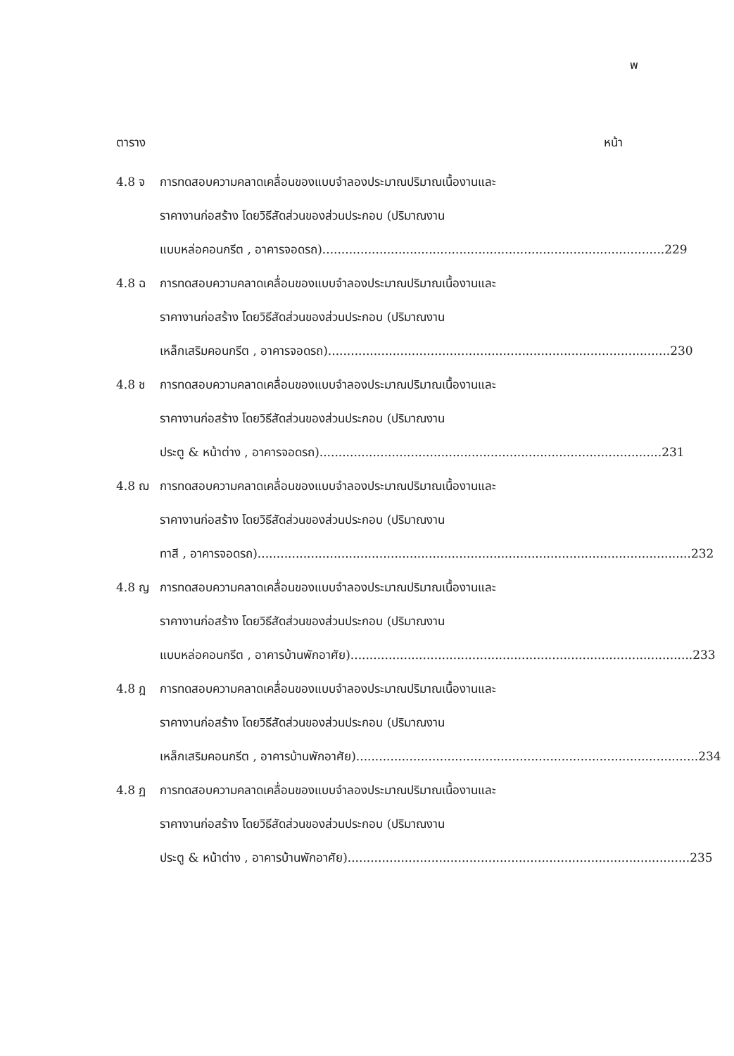พ
ตาราง หน้า
4.8 จ การทดสอบความคลาดเคลื่อนของแบบจำลองประมาณปริมาณเนื้องานและ
ราคางานก่อสร้าง โดยวิธีสัดส่วนของส่วนประกอบ (ปริมาณงาน
แบบหล่อคอนกรีต , อาคารจอดรถ).......................................................................................... 229
4.8 ฉ การทดสอบความคลาดเคลื่อนของแบบจำลองประมาณปริมาณเนื้องานและ
ราคางานก่อสร้าง โดยวิธีสัดส่วนของส่วนประกอบ (ปริมาณงาน
เหล็กเสริมคอนกรีต , อาคารจอดรถ).......................................................................................... 230
4.8 ช การทดสอบความคลาดเคลื่อนของแบบจำลองประมาณปริมาณเนื้องานและ
ราคางานก่อสร้าง โดยวิธีสัดส่วนของส่วนประกอบ (ปริมาณงาน
ประตู & หน้าต่าง , อาคารจอดรถ).......................................................................................... 231
4.8 ฌ การทดสอบความคลาดเคลื่อนของแบบจำลองประมาณปริมาณเนื้องานและ
ราคางานก่อสร้าง โดยวิธีสัดส่วนของส่วนประกอบ (ปริมาณงาน
ทาสี , อาคารจอดรถ).................................................................................................................. 232
4.8 ญ การทดสอบความคลาดเคลื่อนของแบบจำลองประมาณปริมาณเนื้องานและ
ราคางานก่อสร้าง โดยวิธีสัดส่วนของส่วนประกอบ (ปริมาณงาน
แบบหล่อคอนกรีต , อาคารบ้านพักอาศัย).......................................................................................... 233
4.8 ฎ การทดสอบความคลาดเคลื่อนของแบบจำลองประมาณปริมาณเนื้องานและ
ราคางานก่อสร้าง โดยวิธีสัดส่วนของส่วนประกอบ (ปริมาณงาน
เหล็กเสริมคอนกรีต , อาคารบ้านพักอาศัย).......................................................................................... 234
4.8 ฏ การทดสอบความคลาดเคลื่อนของแบบจำลองประมาณปริมาณเนื้องานและ
ราคางานก่อสร้าง โดยวิธีสัดส่วนของส่วนประกอบ (ปริมาณงาน
ประตู & หน้าต่าง , อาคารบ้านพักอาศัย).......................................................................................... 235